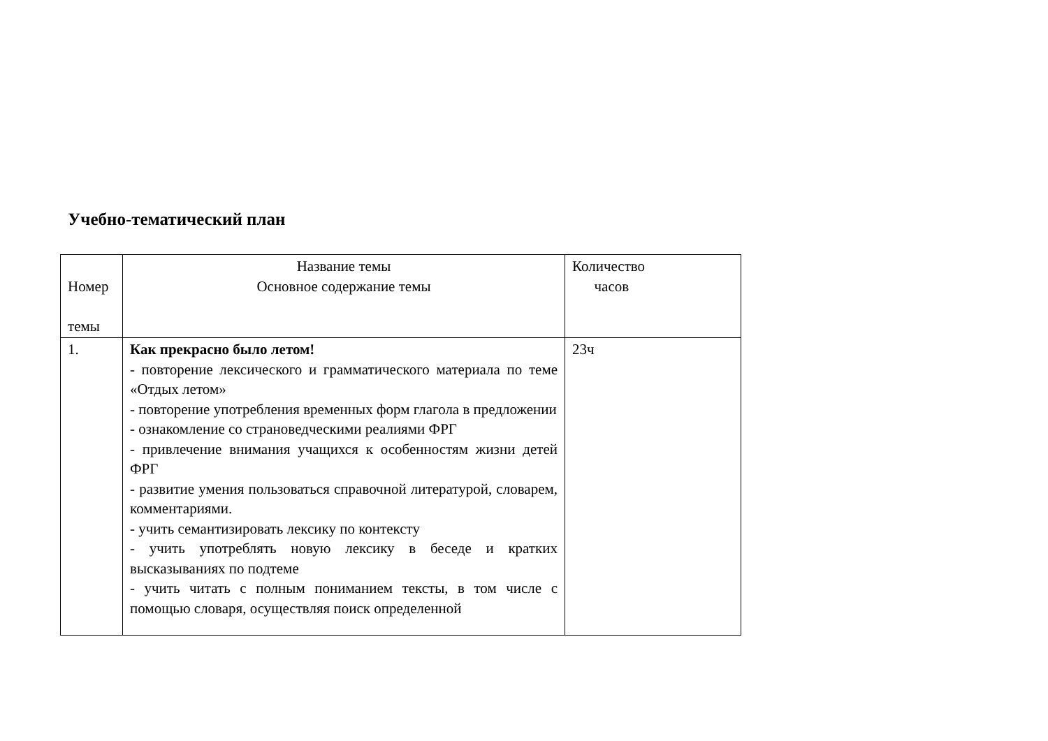Учебно-тематический план
| Номер темы | Название темы Основное содержание темы | Количество часов |
| --- | --- | --- |
| 1. | Как прекрасно было летом! - повторение лексического и грамматического материала по теме «Отдых летом» - повторение употребления временных форм глагола в предложении - ознакомление со страноведческими реалиями ФРГ - привлечение внимания учащихся к особенностям жизни детей ФРГ - развитие умения пользоваться справочной литературой, словарем, комментариями. - учить семантизировать лексику по контексту - учить употреблять новую лексику в беседе и кратких высказываниях по подтеме - учить читать с полным пониманием тексты, в том числе с помощью словаря, осуществляя поиск определенной | 23ч |